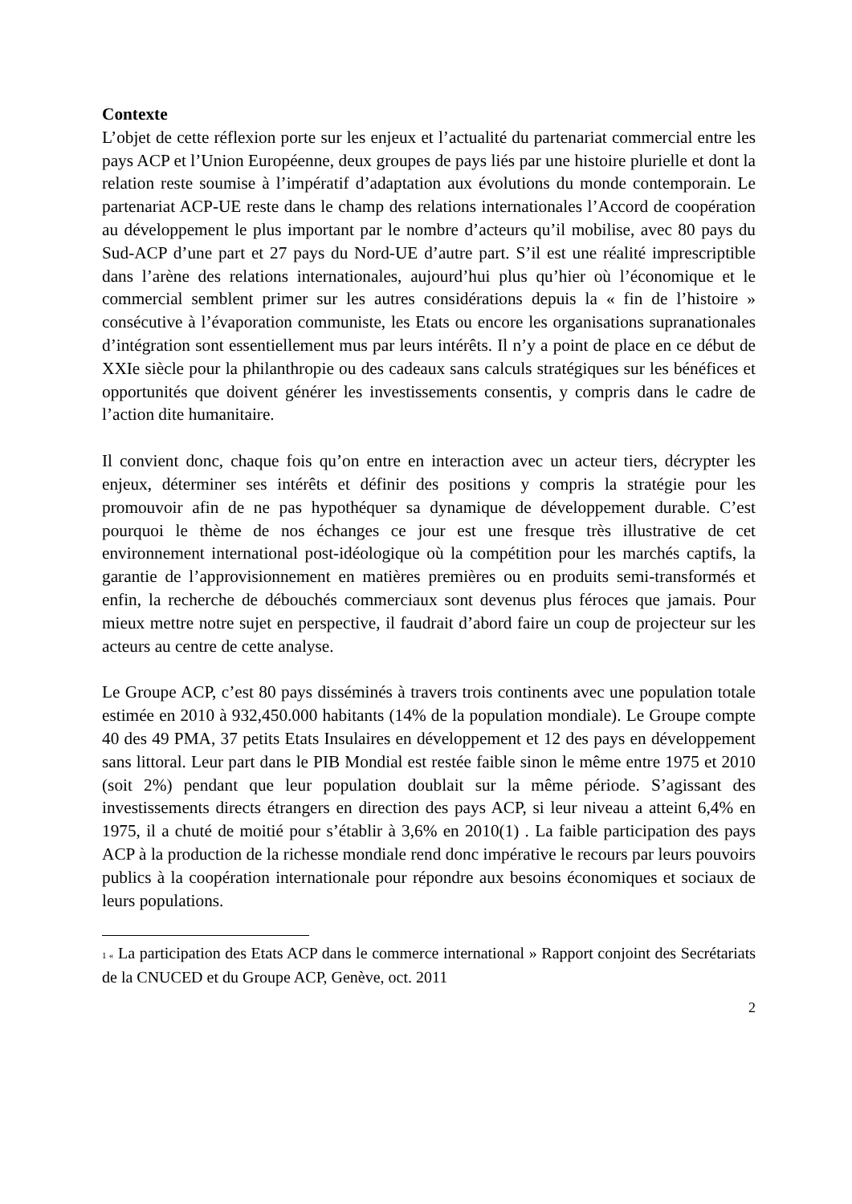Contexte
L’objet de cette réflexion porte sur les enjeux et l’actualité du partenariat commercial entre les pays ACP et l’Union Européenne, deux groupes de pays liés par une histoire plurielle et dont la relation reste soumise à l’impératif d’adaptation aux évolutions du monde contemporain. Le partenariat ACP-UE reste dans le champ des relations internationales l’Accord de coopération au développement le plus important par le nombre d’acteurs qu’il mobilise, avec 80 pays du Sud-ACP d’une part et 27 pays du Nord-UE d’autre part. S’il est une réalité imprescriptible dans l’arène des relations internationales, aujourd’hui plus qu’hier où l’économique et le commercial semblent primer sur les autres considérations depuis la « fin de l’histoire » consécutive à l’évaporation communiste, les Etats ou encore les organisations supranationales d’intégration sont essentiellement mus par leurs intérêts. Il n’y a point de place en ce début de XXIe siècle pour la philanthropie ou des cadeaux sans calculs stratégiques sur les bénéfices et opportunités que doivent générer les investissements consentis, y compris dans le cadre de l’action dite humanitaire.
Il convient donc, chaque fois qu’on entre en interaction avec un acteur tiers, décrypter les enjeux, déterminer ses intérêts et définir des positions y compris la stratégie pour les promouvoir afin de ne pas hypothéquer sa dynamique de développement durable. C’est pourquoi le thème de nos échanges ce jour est une fresque très illustrative de cet environnement international post-idéologique où la compétition pour les marchés captifs, la garantie de l’approvisionnement en matières premières ou en produits semi-transformés et enfin, la recherche de débouchés commerciaux sont devenus plus féroces que jamais. Pour mieux mettre notre sujet en perspective, il faudrait d’abord faire un coup de projecteur sur les acteurs au centre de cette analyse.
Le Groupe ACP, c’est 80 pays disséminés à travers trois continents avec une population totale estimée en 2010 à 932,450.000 habitants (14% de la population mondiale). Le Groupe compte 40 des 49 PMA, 37 petits Etats Insulaires en développement et 12 des pays en développement sans littoral. Leur part dans le PIB Mondial est restée faible sinon le même entre 1975 et 2010 (soit 2%) pendant que leur population doublait sur la même période. S’agissant des investissements directs étrangers en direction des pays ACP, si leur niveau a atteint 6,4% en 1975, il a chuté de moitié pour s’établir à 3,6% en 2010(1) . La faible participation des pays ACP à la production de la richesse mondiale rend donc impérative le recours par leurs pouvoirs publics à la coopération internationale pour répondre aux besoins économiques et sociaux de leurs populations.
1 « La participation des Etats ACP dans le commerce international » Rapport conjoint des Secrétariats de la CNUCED et du Groupe ACP, Genève, oct. 2011
2